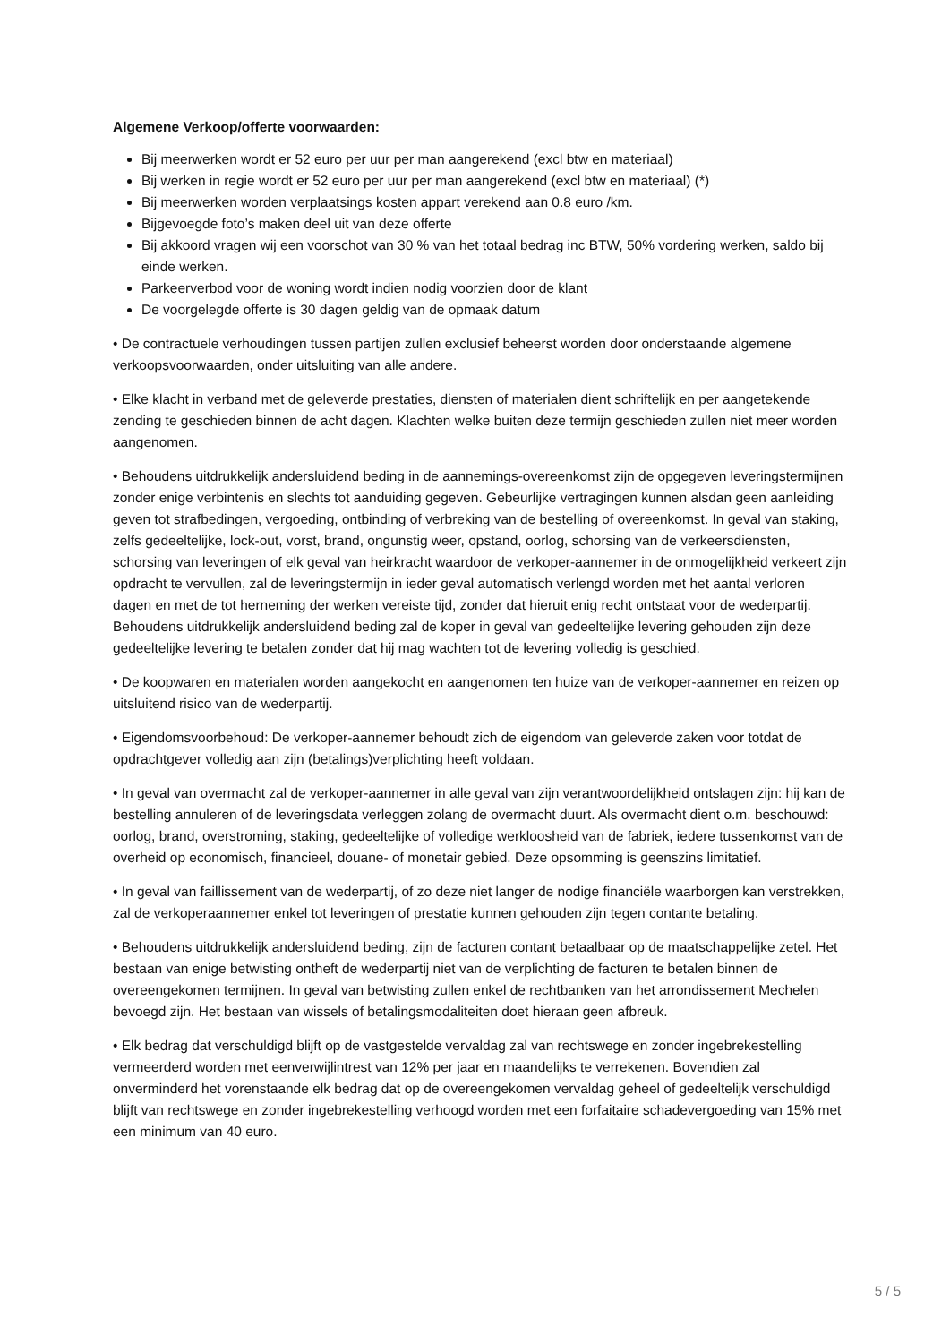Algemene Verkoop/offerte voorwaarden:
Bij meerwerken wordt er 52 euro per uur per man aangerekend (excl btw en materiaal)
Bij werken in regie wordt er 52 euro per uur per man aangerekend (excl btw en materiaal) (*)
Bij meerwerken worden verplaatsings kosten appart verekend aan 0.8 euro /km.
Bijgevoegde foto’s maken deel uit van deze offerte
Bij akkoord vragen wij een voorschot van 30 % van het totaal bedrag inc BTW, 50% vordering werken, saldo bij einde werken.
Parkeerverbod voor de woning wordt indien nodig voorzien door de klant
De voorgelegde offerte is 30 dagen geldig van de opmaak datum
• De contractuele verhoudingen tussen partijen zullen exclusief beheerst worden door onderstaande algemene verkoopsvoorwaarden, onder uitsluiting van alle andere.
• Elke klacht in verband met de geleverde prestaties, diensten of materialen dient schriftelijk en per aangetekende zending te geschieden binnen de acht dagen. Klachten welke buiten deze termijn geschieden zullen niet meer worden aangenomen.
• Behoudens uitdrukkelijk andersluidend beding in de aannemings-overeenkomst zijn de opgegeven leveringstermijnen zonder enige verbintenis en slechts tot aanduiding gegeven. Gebeurlijke vertragingen kunnen alsdan geen aanleiding geven tot strafbedingen, vergoeding, ontbinding of verbreking van de bestelling of overeenkomst. In geval van staking, zelfs gedeeltelijke, lock-out, vorst, brand, ongunstig weer, opstand, oorlog, schorsing van de verkeersdiensten, schorsing van leveringen of elk geval van heirkracht waardoor de verkoper-aannemer in de onmogelijkheid verkeert zijn opdracht te vervullen, zal de leveringstermijn in ieder geval automatisch verlengd worden met het aantal verloren dagen en met de tot herneming der werken vereiste tijd, zonder dat hieruit enig recht ontstaat voor de wederpartij. Behoudens uitdrukkelijk andersluidend beding zal de koper in geval van gedeeltelijke levering gehouden zijn deze gedeeltelijke levering te betalen zonder dat hij mag wachten tot de levering volledig is geschied.
• De koopwaren en materialen worden aangekocht en aangenomen ten huize van de verkoper-aannemer en reizen op uitsluitend risico van de wederpartij.
• Eigendomsvoorbehoud: De verkoper-aannemer behoudt zich de eigendom van geleverde zaken voor totdat de opdrachtgever volledig aan zijn (betalings)verplichting heeft voldaan.
• In geval van overmacht zal de verkoper-aannemer in alle geval van zijn verantwoordelijkheid ontslagen zijn: hij kan de bestelling annuleren of de leveringsdata verleggen zolang de overmacht duurt. Als overmacht dient o.m. beschouwd: oorlog, brand, overstroming, staking, gedeeltelijke of volledige werkloosheid van de fabriek, iedere tussenkomst van de overheid op economisch, financieel, douane- of monetair gebied. Deze opsomming is geenszins limitatief.
• In geval van faillissement van de wederpartij, of zo deze niet langer de nodige financiële waarborgen kan verstrekken, zal de verkoperaannemer enkel tot leveringen of prestatie kunnen gehouden zijn tegen contante betaling.
• Behoudens uitdrukkelijk andersluidend beding, zijn de facturen contant betaalbaar op de maatschappelijke zetel. Het bestaan van enige betwisting ontheft de wederpartij niet van de verplichting de facturen te betalen binnen de overeengekomen termijnen. In geval van betwisting zullen enkel de rechtbanken van het arrondissement Mechelen bevoegd zijn. Het bestaan van wissels of betalingsmodaliteiten doet hieraan geen afbreuk.
• Elk bedrag dat verschuldigd blijft op de vastgestelde vervaldag zal van rechtswege en zonder ingebrekestelling vermeerderd worden met eenverwijlintrest van 12% per jaar en maandelijks te verrekenen. Bovendien zal onverminderd het vorenstaande elk bedrag dat op de overeengekomen vervaldag geheel of gedeeltelijk verschuldigd blijft van rechtswege en zonder ingebrekestelling verhoogd worden met een forfaitaire schadevergoeding van 15% met een minimum van 40 euro.
5 / 5